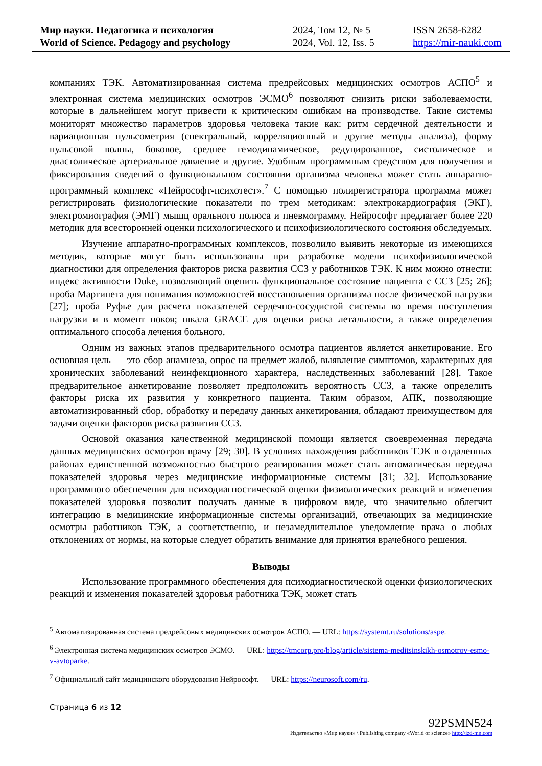Мир науки. Педагогика и психология
World of Science. Pedagogy and psychology
2024, Том 12, № 5
2024, Vol. 12, Iss. 5
ISSN 2658-6282
https://mir-nauki.com
компаниях ТЭК. Автоматизированная система предрейсовых медицинских осмотров АСПО<sup>5</sup> и электронная система медицинских осмотров ЭСМО<sup>6</sup> позволяют снизить риски заболеваемости, которые в дальнейшем могут привести к критическим ошибкам на производстве. Такие системы мониторят множество параметров здоровья человека такие как: ритм сердечной деятельности и вариационная пульсометрия (спектральный, корреляционный и другие методы анализа), форму пульсовой волны, боковое, среднее гемодинамическое, редуцированное, систолическое и диастолическое артериальное давление и другие. Удобным программным средством для получения и фиксирования сведений о функциональном состоянии организма человека может стать аппаратно-программный комплекс «Нейрософт-психотест».<sup>7</sup> С помощью полирегистратора программа может регистрировать физиологические показатели по трем методикам: электрокардиография (ЭКГ), электромиография (ЭМГ) мышц орального полюса и пневмограмму. Нейрософт предлагает более 220 методик для всесторонней оценки психологического и психофизиологического состояния обследуемых.
Изучение аппаратно-программных комплексов, позволило выявить некоторые из имеющихся методик, которые могут быть использованы при разработке модели психофизиологической диагностики для определения факторов риска развития ССЗ у работников ТЭК. К ним можно отнести: индекс активности Duke, позволяющий оценить функциональное состояние пациента с ССЗ [25; 26]; проба Мартинета для понимания возможностей восстановления организма после физической нагрузки [27]; проба Руфье для расчета показателей сердечно-сосудистой системы во время поступления нагрузки и в момент покоя; шкала GRACE для оценки риска летальности, а также определения оптимального способа лечения больного.
Одним из важных этапов предварительного осмотра пациентов является анкетирование. Его основная цель — это сбор анамнеза, опрос на предмет жалоб, выявление симптомов, характерных для хронических заболеваний неинфекционного характера, наследственных заболеваний [28]. Такое предварительное анкетирование позволяет предположить вероятность ССЗ, а также определить факторы риска их развития у конкретного пациента. Таким образом, АПК, позволяющие автоматизированный сбор, обработку и передачу данных анкетирования, обладают преимуществом для задачи оценки факторов риска развития ССЗ.
Основой оказания качественной медицинской помощи является своевременная передача данных медицинских осмотров врачу [29; 30]. В условиях нахождения работников ТЭК в отдаленных районах единственной возможностью быстрого реагирования может стать автоматическая передача показателей здоровья через медицинские информационные системы [31; 32]. Использование программного обеспечения для психодиагностической оценки физиологических реакций и изменения показателей здоровья позволит получать данные в цифровом виде, что значительно облегчит интеграцию в медицинские информационные системы организаций, отвечающих за медицинские осмотры работников ТЭК, а соответственно, и незамедлительное уведомление врача о любых отклонениях от нормы, на которые следует обратить внимание для принятия врачебного решения.
Выводы
Использование программного обеспечения для психодиагностической оценки физиологических реакций и изменения показателей здоровья работника ТЭК, может стать
<sup>5</sup> Автоматизированная система предрейсовых медицинских осмотров АСПО. — URL: https://systemt.ru/solutions/aspe.
<sup>6</sup> Электронная система медицинских осмотров ЭСМО. — URL: https://tmcorp.pro/blog/article/sistema-meditsinskikh-osmotrov-esmo-v-avtoparke.
<sup>7</sup> Официальный сайт медицинского оборудования Нейрософт. — URL: https://neurosoft.com/ru.
Страница 6 из 12
92PSMN524
Издательство «Мир науки» \ Publishing company «World of science» http://izd-mn.com